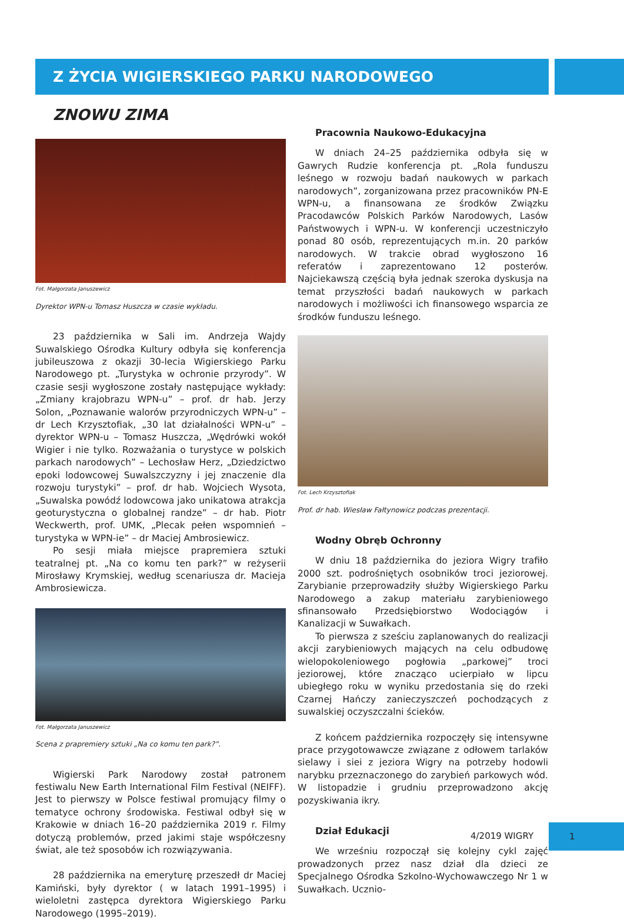Z ŻYCIA WIGIERSKIEGO PARKU NARODOWEGO
ZNOWU ZIMA
Fot. Małgorzata Januszewicz
Dyrektor WPN-u Tomasz Huszcza w czasie wykładu.
23 października w Sali im. Andrzeja Wajdy Suwalskiego Ośrodka Kultury odbyła się konferencja jubileuszowa z okazji 30-lecia Wigierskiego Parku Narodowego pt. „Turystyka w ochronie przyrody”. W czasie sesji wygłoszone zostały następujące wykłady: „Zmiany krajobrazu WPN-u” – prof. dr hab. Jerzy Solon, „Poznawanie walorów przyrodniczych WPN-u” – dr Lech Krzysztofiak, „30 lat działalności WPN-u” – dyrektor WPN-u – Tomasz Huszcza, „Wędrówki wokół Wigier i nie tylko. Rozważania o turystyce w polskich parkach narodowych” – Lechosław Herz, „Dziedzictwo epoki lodowcowej Suwalszczyzny i jej znaczenie dla rozwoju turystyki” – prof. dr hab. Wojciech Wysota, „Suwalska powódź lodowcowa jako unikatowa atrakcja geoturystyczna o globalnej randze” – dr hab. Piotr Weckwerth, prof. UMK, „Plecak pełen wspomnień – turystyka w WPN-ie” – dr Maciej Ambrosiewicz.
Po sesji miała miejsce prapremiera sztuki teatralnej pt. „Na co komu ten park?” w reżyserii Mirosławy Krymskiej, według scenariusza dr. Macieja Ambrosiewicza.
Fot. Małgorzata Januszewicz
Scena z prapremiery sztuki „Na co komu ten park?”.
Wigierski Park Narodowy został patronem festiwalu New Earth International Film Festival (NEIFF). Jest to pierwszy w Polsce festiwal promujący filmy o tematyce ochrony środowiska. Festiwal odbył się w Krakowie w dniach 16–20 października 2019 r. Filmy dotyczą problemów, przed jakimi staje współczesny świat, ale też sposobów ich rozwiązywania.
28 października na emeryturę przeszedł dr Maciej Kamiński, były dyrektor ( w latach 1991–1995) i wieloletni zastępca dyrektora Wigierskiego Parku Narodowego (1995–2019).
Pracownia Naukowo-Edukacyjna
W dniach 24–25 października odbyła się w Gawrych Rudzie konferencja pt. „Rola funduszu leśnego w rozwoju badań naukowych w parkach narodowych”, zorganizowana przez pracowników PN-E WPN-u, a finansowana ze środków Związku Pracodawców Polskich Parków Narodowych, Lasów Państwowych i WPN-u. W konferencji uczestniczyło ponad 80 osób, reprezentujących m.in. 20 parków narodowych. W trakcie obrad wygłoszono 16 referatów i zaprezentowano 12 posterów. Najciekawszą częścią była jednak szeroka dyskusja na temat przyszłości badań naukowych w parkach narodowych i możliwości ich finansowego wsparcia ze środków funduszu leśnego.
Fot. Lech Krzysztofiak
Prof. dr hab. Wiesław Fałtynowicz podczas prezentacji.
Wodny Obręb Ochronny
W dniu 18 października do jeziora Wigry trafiło 2000 szt. podrośniętych osobników troci jeziorowej. Zarybianie przeprowadziły służby Wigierskiego Parku Narodowego a zakup materiału zarybieniowego sfinansowało Przedsiębiorstwo Wodociągów i Kanalizacji w Suwałkach.
To pierwsza z sześciu zaplanowanych do realizacji akcji zarybieniowych mających na celu odbudowę wielopokoleniowego pogłowia „parkowej” troci jeziorowej, które znacząco ucierpiało w lipcu ubiegłego roku w wyniku przedostania się do rzeki Czarnej Hańczy zanieczyszczeń pochodzących z suwalskiej oczyszczalni ścieków.
Z końcem października rozpoczęły się intensywne prace przygotowawcze związane z odłowem tarlaków sielawy i siei z jeziora Wigry na potrzeby hodowli narybku przeznaczonego do zarybień parkowych wód. W listopadzie i grudniu przeprowadzono akcję pozyskiwania ikry.
Dział Edukacji
We wrześniu rozpoczął się kolejny cykl zajęć prowadzonych przez nasz dział dla dzieci ze Specjalnego Ośrodka Szkolno-Wychowawczego Nr 1 w Suwałkach. Ucznio-
4/2019 WIGRY
1